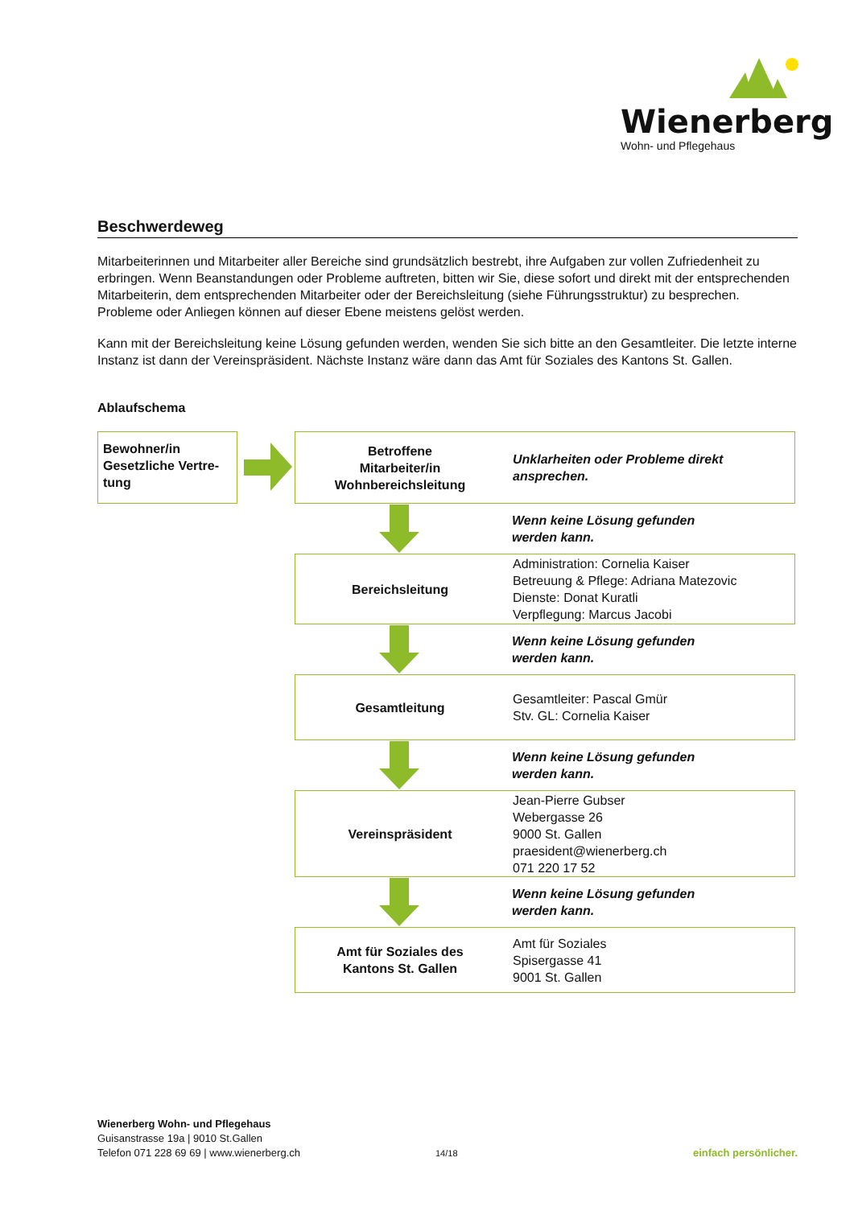Wienerberg
Wohn- und Pflegehaus
Beschwerdeweg
Mitarbeiterinnen und Mitarbeiter aller Bereiche sind grundsätzlich bestrebt, ihre Aufgaben zur vollen Zufriedenheit zu erbringen. Wenn Beanstandungen oder Probleme auftreten, bitten wir Sie, diese sofort und direkt mit der entsprechenden Mitarbeiterin, dem entsprechenden Mitarbeiter oder der Bereichsleitung (siehe Führungsstruktur) zu besprechen. Probleme oder Anliegen können auf dieser Ebene meistens gelöst werden.
Kann mit der Bereichsleitung keine Lösung gefunden werden, wenden Sie sich bitte an den Gesamtleiter. Die letzte interne Instanz ist dann der Vereinspräsident. Nächste Instanz wäre dann das Amt für Soziales des Kantons St. Gallen.
Ablaufschema
Bewohner/in Gesetzliche Vertre-tung
Betroffene
Mitarbeiter/in
Wohnbereichsleitung
Unklarheiten oder Probleme direkt ansprechen.
Wenn keine Lösung gefunden
werden kann.
Bereichsleitung Administration: Cornelia Kaiser
Betreuung & Pflege: Adriana Matezovic
Dienste: Donat Kuratli
Verpflegung: Marcus Jacobi
Wenn keine Lösung gefunden
werden kann.
Gesamtleitung Gesamtleiter: Pascal Gmür
Stv. GL: Cornelia Kaiser
Wenn keine Lösung gefunden
werden kann.
Vereinspräsident Jean-Pierre Gubser
Webergasse 26
9000 St. Gallen
praesident@wienerberg.ch
071 220 17 52
Wenn keine Lösung gefunden
werden kann.
Amt für Soziales des
Kantons St. Gallen
Amt für Soziales
Spisergasse 41
9001 St. Gallen
Wienerberg Wohn- und Pflegehaus
Guisanstrasse 19a | 9010 St.Gallen
Telefon 071 228 69 69 | www.wienerberg.ch
14/18
einfach persönlicher.